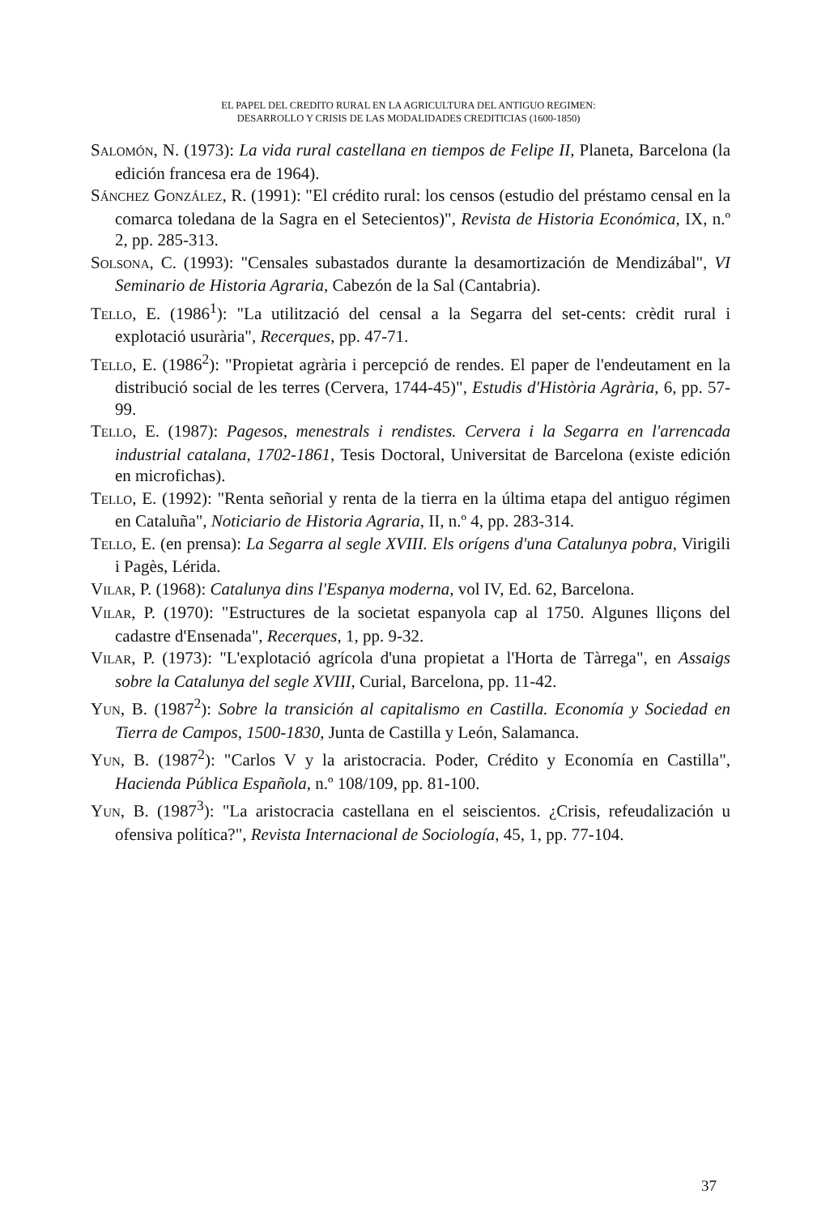EL PAPEL DEL CREDITO RURAL EN LA AGRICULTURA DEL ANTIGUO REGIMEN:
DESARROLLO Y CRISIS DE LAS MODALIDADES CREDITICIAS (1600-1850)
SALOMÓN, N. (1973): La vida rural castellana en tiempos de Felipe II, Planeta, Barcelona (la edición francesa era de 1964).
SÁNCHEZ GONZÁLEZ, R. (1991): "El crédito rural: los censos (estudio del préstamo censal en la comarca toledana de la Sagra en el Setecientos)", Revista de Historia Económica, IX, n.º 2, pp. 285-313.
SOLSONA, C. (1993): "Censales subastados durante la desamortización de Mendizábal", VI Seminario de Historia Agraria, Cabezón de la Sal (Cantabria).
TELLO, E. (1986<sup>1</sup>): "La utilització del censal a la Segarra del set-cents: crèdit rural i explotació usurària", Recerques, pp. 47-71.
TELLO, E. (1986<sup>2</sup>): "Propietat agrària i percepció de rendes. El paper de l'endeutament en la distribució social de les terres (Cervera, 1744-45)", Estudis d'Història Agrària, 6, pp. 57-99.
TELLO, E. (1987): Pagesos, menestrals i rendistes. Cervera i la Segarra en l'arrencada industrial catalana, 1702-1861, Tesis Doctoral, Universitat de Barcelona (existe edición en microfichas).
TELLO, E. (1992): "Renta señorial y renta de la tierra en la última etapa del antiguo régimen en Cataluña", Noticiario de Historia Agraria, II, n.º 4, pp. 283-314.
TELLO, E. (en prensa): La Segarra al segle XVIII. Els orígens d'una Catalunya pobra, Virigili i Pagès, Lérida.
VILAR, P. (1968): Catalunya dins l'Espanya moderna, vol IV, Ed. 62, Barcelona.
VILAR, P. (1970): "Estructures de la societat espanyola cap al 1750. Algunes lliçons del cadastre d'Ensenada", Recerques, 1, pp. 9-32.
VILAR, P. (1973): "L'explotació agrícola d'una propietat a l'Horta de Tàrrega", en Assaigs sobre la Catalunya del segle XVIII, Curial, Barcelona, pp. 11-42.
YUN, B. (1987<sup>2</sup>): Sobre la transición al capitalismo en Castilla. Economía y Sociedad en Tierra de Campos, 1500-1830, Junta de Castilla y León, Salamanca.
YUN, B. (1987<sup>2</sup>): "Carlos V y la aristocracia. Poder, Crédito y Economía en Castilla", Hacienda Pública Española, n.º 108/109, pp. 81-100.
YUN, B. (1987<sup>3</sup>): "La aristocracia castellana en el seiscientos. ¿Crisis, refeudalización u ofensiva política?", Revista Internacional de Sociología, 45, 1, pp. 77-104.
37